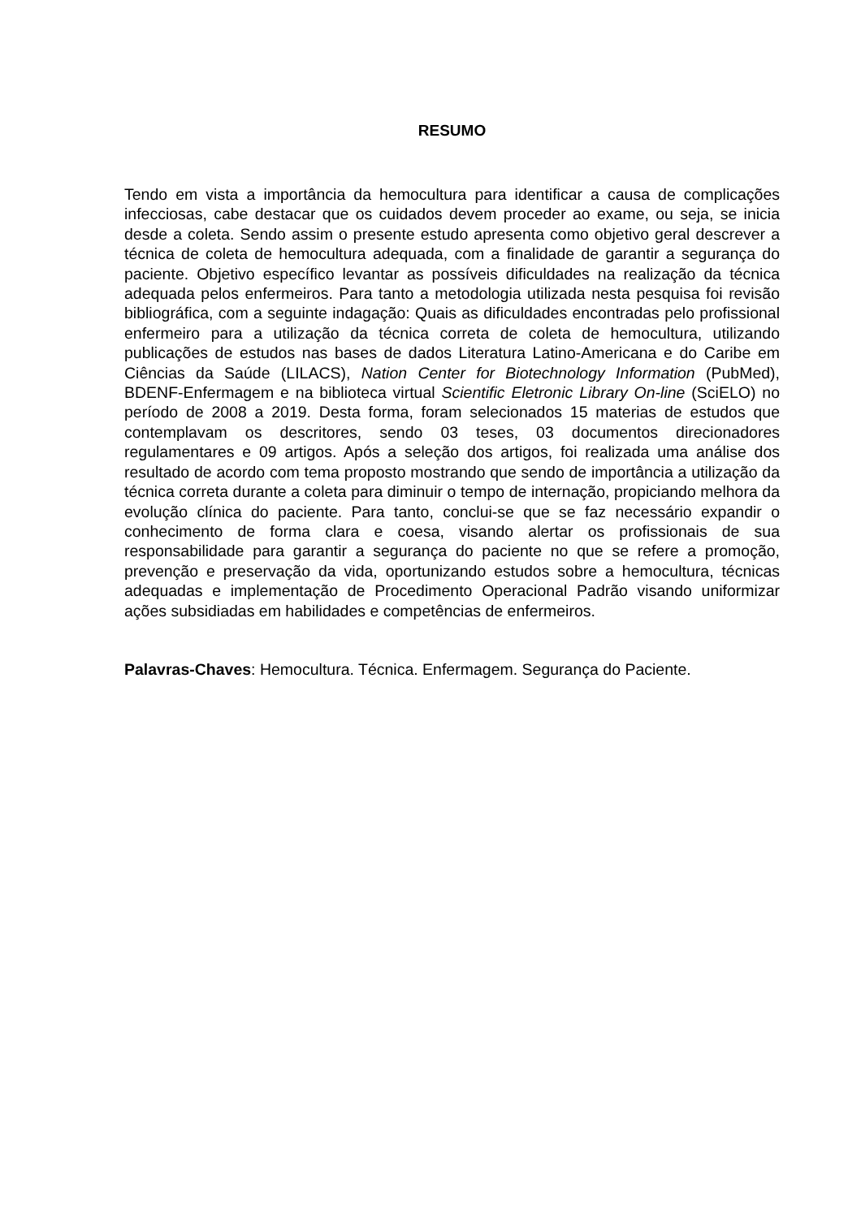RESUMO
Tendo em vista a importância da hemocultura para identificar a causa de complicações infecciosas, cabe destacar que os cuidados devem proceder ao exame, ou seja, se inicia desde a coleta. Sendo assim o presente estudo apresenta como objetivo geral descrever a técnica de coleta de hemocultura adequada, com a finalidade de garantir a segurança do paciente. Objetivo específico levantar as possíveis dificuldades na realização da técnica adequada pelos enfermeiros. Para tanto a metodologia utilizada nesta pesquisa foi revisão bibliográfica, com a seguinte indagação: Quais as dificuldades encontradas pelo profissional enfermeiro para a utilização da técnica correta de coleta de hemocultura, utilizando publicações de estudos nas bases de dados Literatura Latino-Americana e do Caribe em Ciências da Saúde (LILACS), Nation Center for Biotechnology Information (PubMed), BDENF-Enfermagem e na biblioteca virtual Scientific Eletronic Library On-line (SciELO) no período de 2008 a 2019. Desta forma, foram selecionados 15 materias de estudos que contemplavam os descritores, sendo 03 teses, 03 documentos direcionadores regulamentares e 09 artigos. Após a seleção dos artigos, foi realizada uma análise dos resultado de acordo com tema proposto mostrando que sendo de importância a utilização da técnica correta durante a coleta para diminuir o tempo de internação, propiciando melhora da evolução clínica do paciente. Para tanto, conclui-se que se faz necessário expandir o conhecimento de forma clara e coesa, visando alertar os profissionais de sua responsabilidade para garantir a segurança do paciente no que se refere a promoção, prevenção e preservação da vida, oportunizando estudos sobre a hemocultura, técnicas adequadas e implementação de Procedimento Operacional Padrão visando uniformizar ações subsidiadas em habilidades e competências de enfermeiros.
Palavras-Chaves: Hemocultura. Técnica. Enfermagem. Segurança do Paciente.